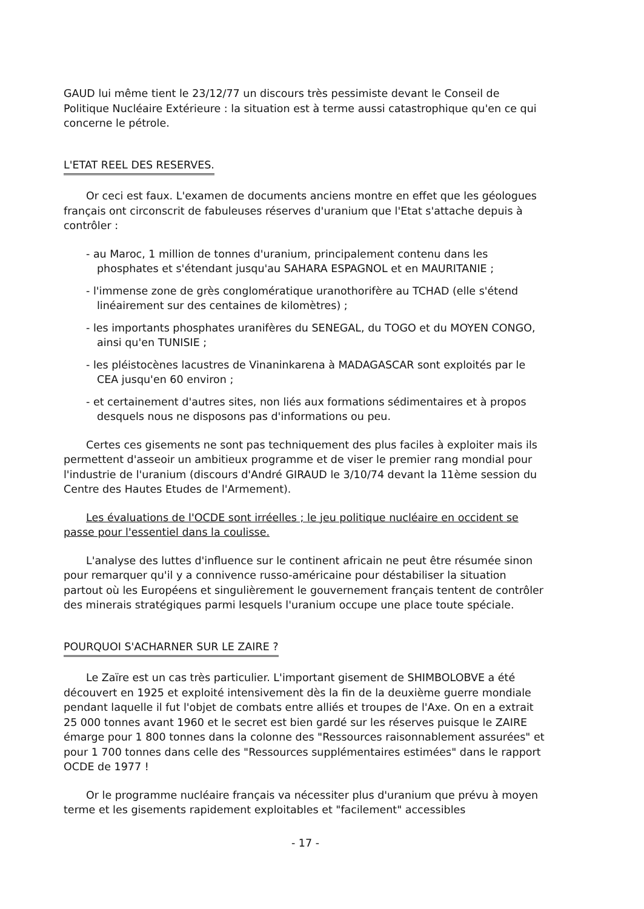GAUD lui même tient le 23/12/77 un discours très pessimiste devant le Conseil de Politique Nucléaire Extérieure : la situation est à terme aussi catastrophique qu'en ce qui concerne le pétrole.
L'ETAT REEL DES RESERVES.
Or ceci est faux. L'examen de documents anciens montre en effet que les géologues français ont circonscrit de fabuleuses réserves d'uranium que l'Etat s'attache depuis à contrôler :
- au Maroc, 1 million de tonnes d'uranium, principalement contenu dans les phosphates et s'étendant jusqu'au SAHARA ESPAGNOL et en MAURITANIE ;
- l'immense zone de grès conglomératique uranothorifère au TCHAD (elle s'étend linéairement sur des centaines de kilomètres) ;
- les importants phosphates uranifères du SENEGAL, du TOGO et du MOYEN CONGO, ainsi qu'en TUNISIE ;
- les pléistocènes lacustres de Vinaninkarena à MADAGASCAR sont exploités par le CEA jusqu'en 60 environ ;
- et certainement d'autres sites, non liés aux formations sédimentaires et à propos desquels nous ne disposons pas d'informations ou peu.
Certes ces gisements ne sont pas techniquement des plus faciles à exploiter mais ils permettent d'asseoir un ambitieux programme et de viser le premier rang mondial pour l'industrie de l'uranium (discours d'André GIRAUD le 3/10/74 devant la 11ème session du Centre des Hautes Etudes de l'Armement).
Les évaluations de l'OCDE sont irréelles ; le jeu politique nucléaire en occident se passe pour l'essentiel dans la coulisse.
L'analyse des luttes d'influence sur le continent africain ne peut être résumée sinon pour remarquer qu'il y a connivence russo-américaine pour déstabiliser la situation partout où les Européens et singulièrement le gouvernement français tentent de contrôler des minerais stratégiques parmi lesquels l'uranium occupe une place toute spéciale.
POURQUOI S'ACHARNER SUR LE ZAIRE ?
Le Zaïre est un cas très particulier. L'important gisement de SHIMBOLOBVE a été découvert en 1925 et exploité intensivement dès la fin de la deuxième guerre mondiale pendant laquelle il fut l'objet de combats entre alliés et troupes de l'Axe. On en a extrait 25 000 tonnes avant 1960 et le secret est bien gardé sur les réserves puisque le ZAIRE émarge pour 1 800 tonnes dans la colonne des "Ressources raisonnablement assurées" et pour 1 700 tonnes dans celle des "Ressources supplémentaires estimées" dans le rapport OCDE de 1977 !
Or le programme nucléaire français va nécessiter plus d'uranium que prévu à moyen terme et les gisements rapidement exploitables et "facilement" accessibles
- 17 -